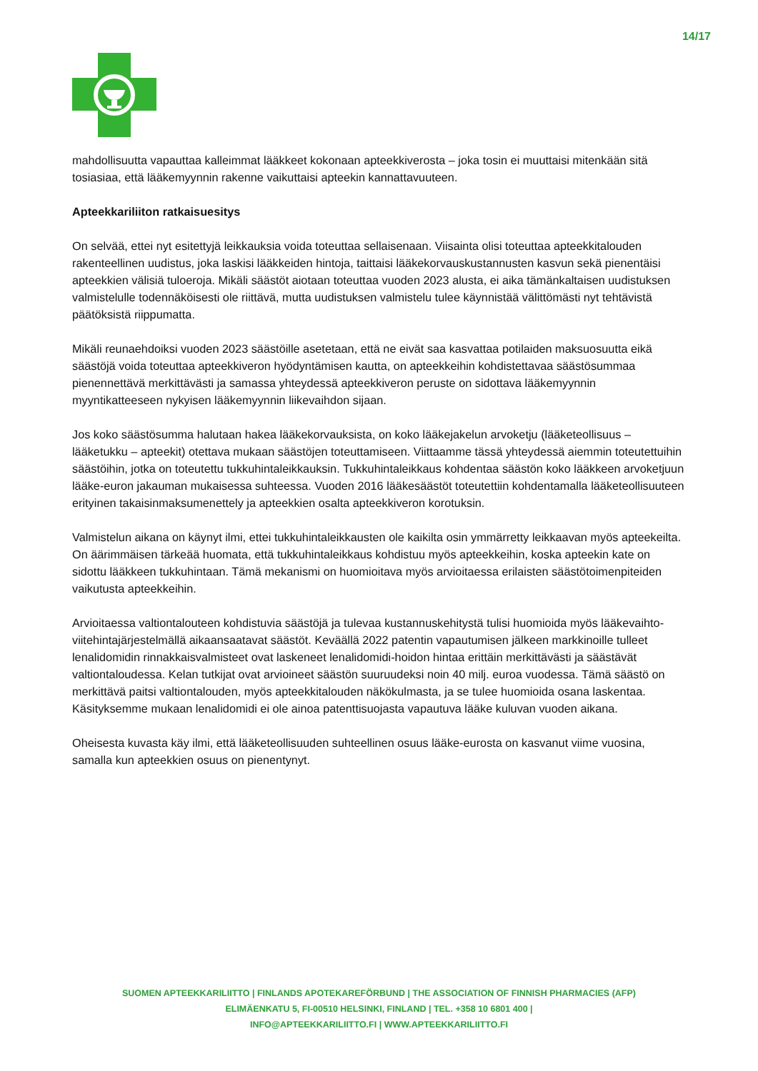14/17
mahdollisuutta vapauttaa kalleimmat lääkkeet kokonaan apteekkiverosta – joka tosin ei muuttaisi mitenkään sitä tosiasiaa, että lääkemyynnin rakenne vaikuttaisi apteekin kannattavuuteen.
Apteekkariliiton ratkaisuesitys
On selvää, ettei nyt esitettyjä leikkauksia voida toteuttaa sellaisenaan. Viisainta olisi toteuttaa apteekkitalouden rakenteellinen uudistus, joka laskisi lääkkeiden hintoja, taittaisi lääkekorvauskustannusten kasvun sekä pienentäisi apteekkien välisiä tuloeroja. Mikäli säästöt aiotaan toteuttaa vuoden 2023 alusta, ei aika tämänkaltaisen uudistuksen valmistelulle todennäköisesti ole riittävä, mutta uudistuksen valmistelu tulee käynnistää välittömästi nyt tehtävistä päätöksistä riippumatta.
Mikäli reunaehdoiksi vuoden 2023 säästöille asetetaan, että ne eivät saa kasvattaa potilaiden maksuosuutta eikä säästöjä voida toteuttaa apteekkiveron hyödyntämisen kautta, on apteekkeihin kohdistettavaa säästösummaa pienennettävä merkittävästi ja samassa yhteydessä apteekkiveron peruste on sidottava lääkemyynnin myyntikatteeseen nykyisen lääkemyynnin liikevaihdon sijaan.
Jos koko säästösumma halutaan hakea lääkekorvauksista, on koko lääkejakelun arvoketju (lääketeollisuus – lääketukku – apteekit) otettava mukaan säästöjen toteuttamiseen. Viittaamme tässä yhteydessä aiemmin toteutettuihin säästöihin, jotka on toteutettu tukkuhintaleikkauksin. Tukkuhintaleikkaus kohdentaa säästön koko lääkkeen arvoketjuun lääke-euron jakauman mukaisessa suhteessa. Vuoden 2016 lääkesäästöt toteutettiin kohdentamalla lääketeollisuuteen erityinen takaisinmaksumenettely ja apteekkien osalta apteekkiveron korotuksin.
Valmistelun aikana on käynyt ilmi, ettei tukkuhintaleikkausten ole kaikilta osin ymmärretty leikkaavan myös apteekeilta. On äärimmäisen tärkeää huomata, että tukkuhintaleikkaus kohdistuu myös apteekkeihin, koska apteekin kate on sidottu lääkkeen tukkuhintaan. Tämä mekanismi on huomioitava myös arvioitaessa erilaisten säästötoimenpiteiden vaikutusta apteekkeihin.
Arvioitaessa valtiontalouteen kohdistuvia säästöjä ja tulevaa kustannuskehitystä tulisi huomioida myös lääkevaihto-viitehintajärjestelmällä aikaansaatavat säästöt. Keväällä 2022 patentin vapautumisen jälkeen markkinoille tulleet lenalidomidin rinnakkaisvalmisteet ovat laskeneet lenalidomidi-hoidon hintaa erittäin merkittävästi ja säästävät valtiontaloudessa. Kelan tutkijat ovat arvioineet säästön suuruudeksi noin 40 milj. euroa vuodessa. Tämä säästö on merkittävä paitsi valtiontalouden, myös apteekkitalouden näkökulmasta, ja se tulee huomioida osana laskentaa. Käsityksemme mukaan lenalidomidi ei ole ainoa patenttisuojasta vapautuva lääke kuluvan vuoden aikana.
Oheisesta kuvasta käy ilmi, että lääketeollisuuden suhteellinen osuus lääke-eurosta on kasvanut viime vuosina, samalla kun apteekkien osuus on pienentynyt.
SUOMEN APTEEKKARILIITTO | FINLANDS APOTEKAREFÖRBUND | THE ASSOCIATION OF FINNISH PHARMACIES (AFP)
ELIMÄENKATU 5, FI-00510 HELSINKI, FINLAND | TEL. +358 10 6801 400 |
INFO@APTEEKKARILIITTO.FI | WWW.APTEEKKARILIITTO.FI